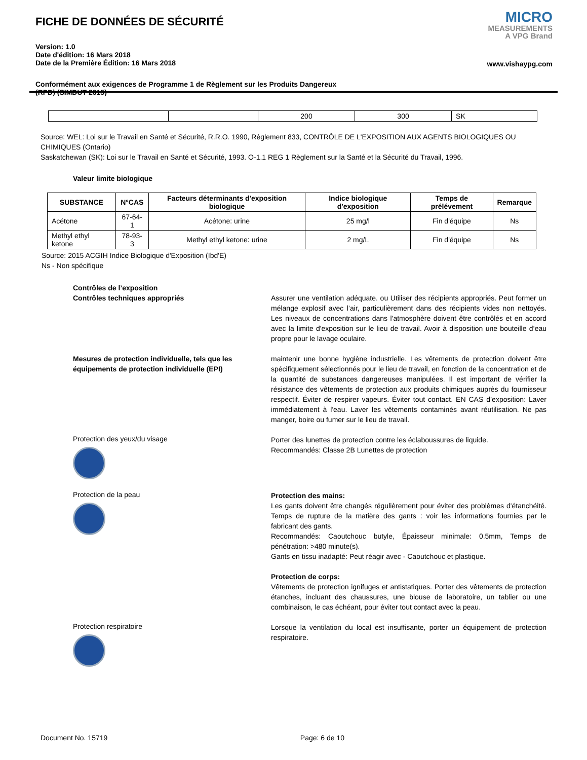FICHE DE DONNÉES DE SÉCURITÉ
Version: 1.0
Date d'édition: 16 Mars 2018
Date de la Première Édition: 16 Mars 2018
Conformément aux exigences de Programme 1 de Règlement sur les Produits Dangereux
(RPD) (SIMDUT 2015)
MICRO
MEASUREMENTS
A VPG Brand
www.vishaypg.com
| | | 200 | 300 | SK |
Source: WEL: Loi sur le Travail en Santé et Sécurité, R.R.O. 1990, Règlement 833, CONTRÔLE DE L'EXPOSITION AUX AGENTS BIOLOGIQUES OU CHIMIQUES (Ontario)
Saskatchewan (SK): Loi sur le Travail en Santé et Sécurité, 1993. O-1.1 REG 1 Règlement sur la Santé et la Sécurité du Travail, 1996.
Valeur limite biologique
| SUBSTANCE | N°CAS | Facteurs déterminants d'exposition biologique | Indice biologique d'exposition | Temps de prélévement | Remarque |
| --- | --- | --- | --- | --- | --- |
| Acétone | 67-64-1 | Acétone: urine | 25 mg/l | Fin d'équipe | Ns |
| Methyl ethyl ketone | 78-93-3 | Methyl ethyl ketone: urine | 2 mg/L | Fin d'équipe | Ns |
Source: 2015 ACGIH Indice Biologique d'Exposition (Ibd'E)
Ns - Non spécifique
Contrôles de l’exposition
Contrôles techniques appropriés
Assurer une ventilation adéquate. ou Utiliser des récipients appropriés. Peut former un mélange explosif avec l’air, particulièrement dans des récipients vides non nettoyés. Les niveaux de concentrations dans l'atmosphère doivent être contrôlés et en accord avec la limite d'exposition sur le lieu de travail. Avoir à disposition une bouteille d’eau propre pour le lavage oculaire.
Mesures de protection individuelle, tels que les équipements de protection individuelle (EPI)
maintenir une bonne hygiène industrielle. Les vêtements de protection doivent être spécifiquement sélectionnés pour le lieu de travail, en fonction de la concentration et de la quantité de substances dangereuses manipulées. Il est important de vérifier la résistance des vêtements de protection aux produits chimiques auprès du fournisseur respectif. Éviter de respirer vapeurs. Éviter tout contact. EN CAS d’exposition: Laver immédiatement à l'eau. Laver les vêtements contaminés avant réutilisation. Ne pas manger, boire ou fumer sur le lieu de travail.
Protection des yeux/du visage
Porter des lunettes de protection contre les éclaboussures de liquide.
Recommandés: Classe 2B Lunettes de protection
Protection de la peau
Protection des mains:
Les gants doivent être changés régulièrement pour éviter des problèmes d'étanchéité. Temps de rupture de la matière des gants : voir les informations fournies par le fabricant des gants.
Recommandés: Caoutchouc butyle, Épaisseur minimale: 0.5mm, Temps de pénétration: >480 minute(s).
Gants en tissu inadapté: Peut réagir avec - Caoutchouc et plastique.
Protection de corps:
Vêtements de protection ignifuges et antistatiques. Porter des vêtements de protection étanches, incluant des chaussures, une blouse de laboratoire, un tablier ou une combinaison, le cas échéant, pour éviter tout contact avec la peau.
Protection respiratoire
Lorsque la ventilation du local est insuffisante, porter un équipement de protection respiratoire.
Document No. 15719 Page: 6 de 10